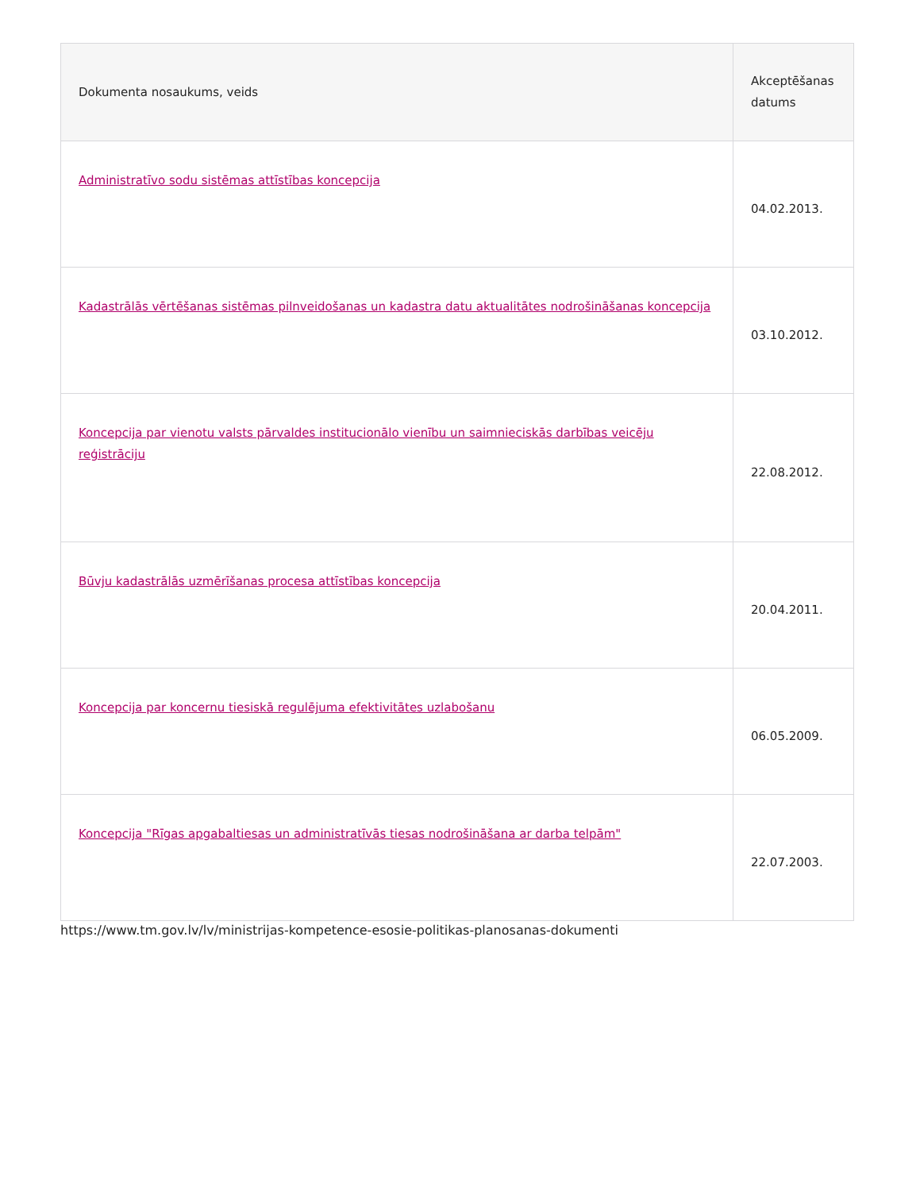| Dokumenta nosaukums, veids | Akceptēšanas datums |
| --- | --- |
| Administratīvo sodu sistēmas attīstības koncepcija | 04.02.2013. |
| Kadastrālās vērtēšanas sistēmas pilnveidošanas un kadastra datu aktualitātes nodrošināšanas koncepcija | 03.10.2012. |
| Koncepcija par vienotu valsts pārvaldes institucionālo vienību un saimnieciskās darbības veicēju reģistrāciju | 22.08.2012. |
| Būvju kadastrālās uzmērīšanas procesa attīstības koncepcija | 20.04.2011. |
| Koncepcija par koncernu tiesiskā regulējuma efektivitātes uzlabošanu | 06.05.2009. |
| Koncepcija "Rīgas apgabaltiesas un administratīvās tiesas nodrošināšana ar darba telpām" | 22.07.2003. |
https://www.tm.gov.lv/lv/ministrijas-kompetence-esosie-politikas-planosanas-dokumenti